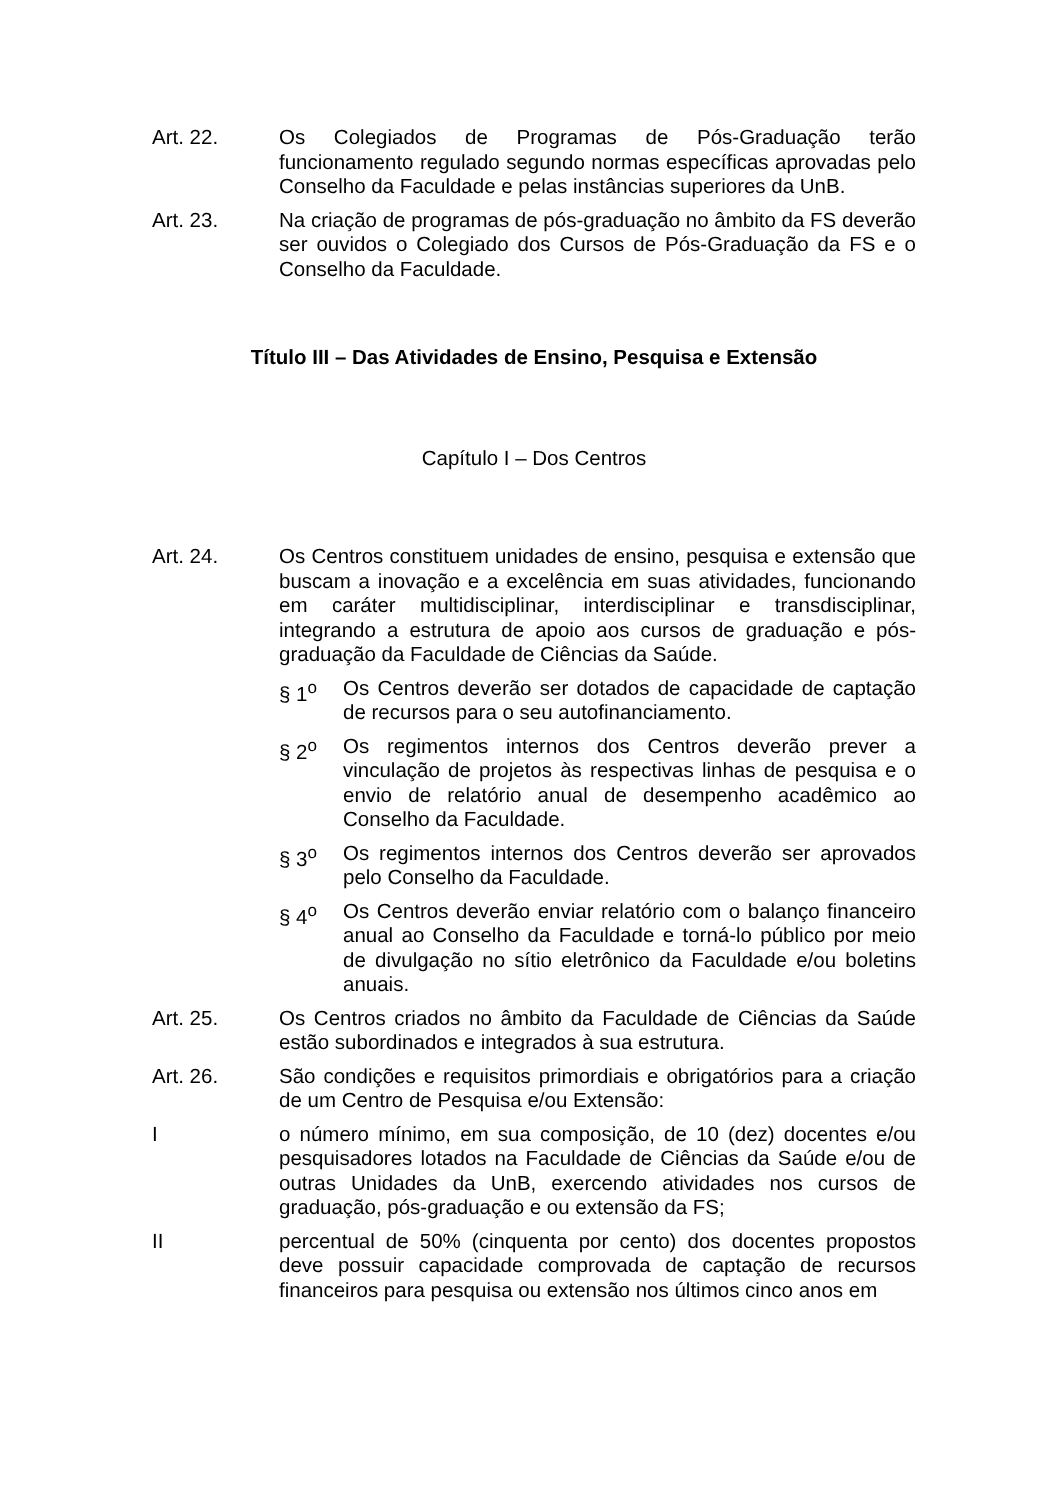Art. 22. Os Colegiados de Programas de Pós-Graduação terão funcionamento regulado segundo normas específicas aprovadas pelo Conselho da Faculdade e pelas instâncias superiores da UnB.
Art. 23. Na criação de programas de pós-graduação no âmbito da FS deverão ser ouvidos o Colegiado dos Cursos de Pós-Graduação da FS e o Conselho da Faculdade.
Título III – Das Atividades de Ensino, Pesquisa e Extensão
Capítulo I – Dos Centros
Art. 24. Os Centros constituem unidades de ensino, pesquisa e extensão que buscam a inovação e a excelência em suas atividades, funcionando em caráter multidisciplinar, interdisciplinar e transdisciplinar, integrando a estrutura de apoio aos cursos de graduação e pós-graduação da Faculdade de Ciências da Saúde.
§ 1<sup>o</sup> Os Centros deverão ser dotados de capacidade de captação de recursos para o seu autofinanciamento.
§ 2<sup>o</sup> Os regimentos internos dos Centros deverão prever a vinculação de projetos às respectivas linhas de pesquisa e o envio de relatório anual de desempenho acadêmico ao Conselho da Faculdade.
§ 3<sup>o</sup> Os regimentos internos dos Centros deverão ser aprovados pelo Conselho da Faculdade.
§ 4<sup>o</sup> Os Centros deverão enviar relatório com o balanço financeiro anual ao Conselho da Faculdade e torná-lo público por meio de divulgação no sítio eletrônico da Faculdade e/ou boletins anuais.
Art. 25. Os Centros criados no âmbito da Faculdade de Ciências da Saúde estão subordinados e integrados à sua estrutura.
Art. 26. São condições e requisitos primordiais e obrigatórios para a criação de um Centro de Pesquisa e/ou Extensão:
I o número mínimo, em sua composição, de 10 (dez) docentes e/ou pesquisadores lotados na Faculdade de Ciências da Saúde e/ou de outras Unidades da UnB, exercendo atividades nos cursos de graduação, pós-graduação e ou extensão da FS;
II percentual de 50% (cinquenta por cento) dos docentes propostos deve possuir capacidade comprovada de captação de recursos financeiros para pesquisa ou extensão nos últimos cinco anos em